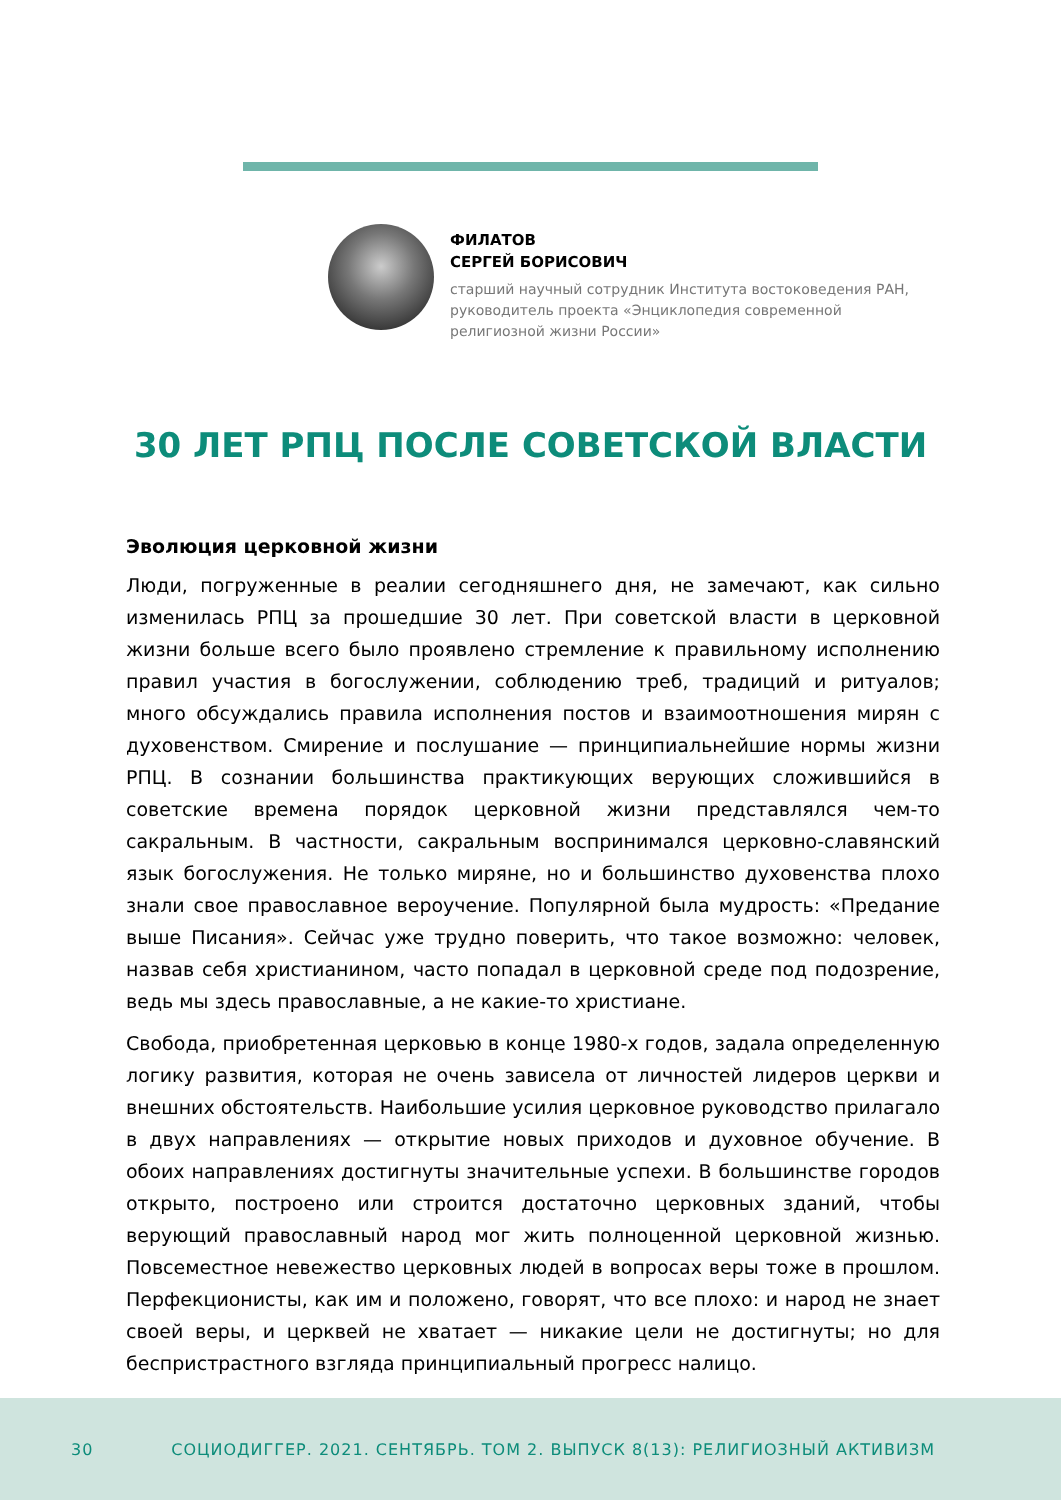ФИЛАТОВ
СЕРГЕЙ БОРИСОВИЧ
старший научный сотрудник Института востоковедения РАН,
руководитель проекта «Энциклопедия современной
религиозной жизни России»
30 ЛЕТ РПЦ ПОСЛЕ СОВЕТСКОЙ ВЛАСТИ
Эволюция церковной жизни
Люди, погруженные в реалии сегодняшнего дня, не замечают, как сильно изменилась РПЦ за прошедшие 30 лет. При советской власти в церковной жизни больше всего было проявлено стремление к правильному исполнению правил участия в богослужении, соблюдению треб, традиций и ритуалов; много обсуждались правила исполнения постов и взаимоотношения мирян с духовенством. Смирение и послушание — принципиальнейшие нормы жизни РПЦ. В сознании большинства практикующих верующих сложившийся в советские времена порядок церковной жизни представлялся чем-то сакральным. В частности, сакральным воспринимался церковно-славянский язык богослужения. Не только миряне, но и большинство духовенства плохо знали свое православное вероучение. Популярной была мудрость: «Предание выше Писания». Сейчас уже трудно поверить, что такое возможно: человек, назвав себя христианином, часто попадал в церковной среде под подозрение, ведь мы здесь православные, а не какие-то христиане.
Свобода, приобретенная церковью в конце 1980-х годов, задала определенную логику развития, которая не очень зависела от личностей лидеров церкви и внешних обстоятельств. Наибольшие усилия церковное руководство прилагало в двух направлениях — открытие новых приходов и духовное обучение. В обоих направлениях достигнуты значительные успехи. В большинстве городов открыто, построено или строится достаточно церковных зданий, чтобы верующий православный народ мог жить полноценной церковной жизнью. Повсеместное невежество церковных людей в вопросах веры тоже в прошлом. Перфекционисты, как им и положено, говорят, что все плохо: и народ не знает своей веры, и церквей не хватает — никакие цели не достигнуты; но для беспристрастного взгляда принципиальный прогресс налицо.
30 СОЦИОДИГГЕР. 2021. СЕНТЯБРЬ. ТОМ 2. ВЫПУСК 8(13): РЕЛИГИОЗНЫЙ АКТИВИЗМ